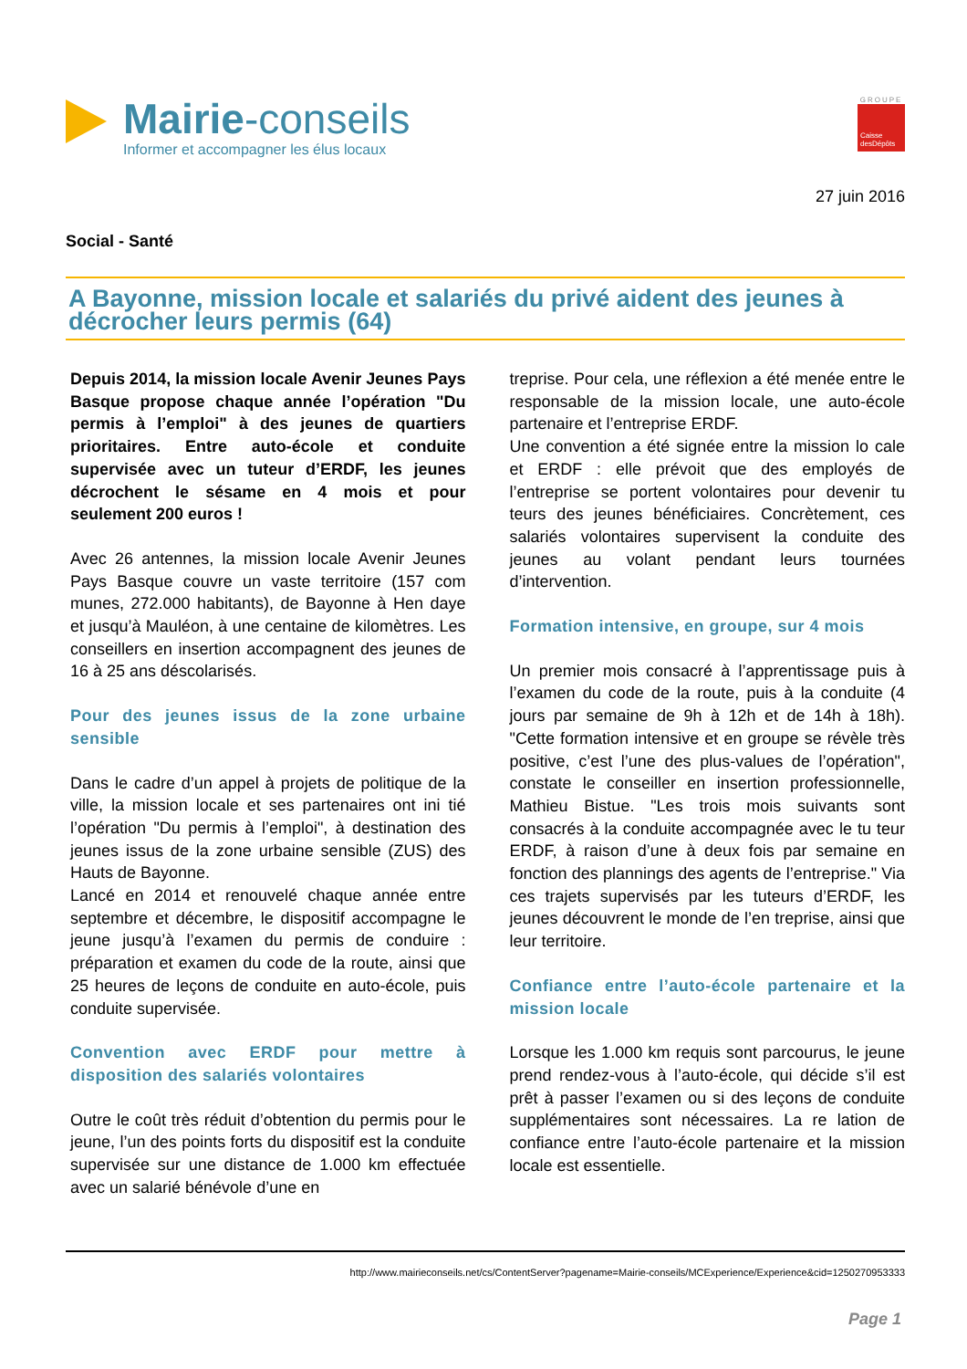Mairie-conseils
Informer et accompagner les élus locaux
GROUPE
Caisse desDépôts
27 juin 2016
Social - Santé
A Bayonne, mission locale et salariés du privé aident des jeunes à décrocher leurs permis (64)
Depuis 2014, la mission locale Avenir Jeunes Pays Basque propose chaque année l’opération "Du permis à l’emploi" à des jeunes de quartiers prioritaires. Entre auto-école et conduite supervisée avec un tuteur d’ERDF, les jeunes décrochent le sésame en 4 mois et pour seulement 200 euros !
Avec 26 antennes, la mission locale Avenir Jeunes Pays Basque couvre un vaste territoire (157 com munes, 272.000 habitants), de Bayonne à Hen daye et jusqu’à Mauléon, à une centaine de kilomètres. Les conseillers en insertion accompagnent des jeunes de 16 à 25 ans déscolarisés.
Pour des jeunes issus de la zone urbaine sensible
Dans le cadre d’un appel à projets de politique de la ville, la mission locale et ses partenaires ont ini tié l’opération "Du permis à l’emploi", à destination des jeunes issus de la zone urbaine sensible (ZUS) des Hauts de Bayonne.
Lancé en 2014 et renouvelé chaque année entre septembre et décembre, le dispositif accompagne le jeune jusqu’à l’examen du permis de conduire : préparation et examen du code de la route, ainsi que 25 heures de leçons de conduite en auto-école, puis conduite supervisée.
Convention avec ERDF pour mettre à disposition des salariés volontaires
Outre le coût très réduit d’obtention du permis pour le jeune, l’un des points forts du dispositif est la conduite supervisée sur une distance de 1.000 km effectuée avec un salarié bénévole d’une en
treprise. Pour cela, une réflexion a été menée entre le responsable de la mission locale, une auto-école partenaire et l’entreprise ERDF.
Une convention a été signée entre la mission lo cale et ERDF : elle prévoit que des employés de l’entreprise se portent volontaires pour devenir tu teurs des jeunes bénéficiaires. Concrètement, ces salariés volontaires supervisent la conduite des jeunes au volant pendant leurs tournées d’intervention.
Formation intensive, en groupe, sur 4 mois
Un premier mois consacré à l’apprentissage puis à l’examen du code de la route, puis à la conduite (4 jours par semaine de 9h à 12h et de 14h à 18h). "Cette formation intensive et en groupe se révèle très positive, c’est l’une des plus-values de l’opération", constate le conseiller en insertion professionnelle, Mathieu Bistue. "Les trois mois suivants sont consacrés à la conduite accompagnée avec le tu teur ERDF, à raison d’une à deux fois par semaine en fonction des plannings des agents de l’entreprise." Via ces trajets supervisés par les tuteurs d’ERDF, les jeunes découvrent le monde de l’en treprise, ainsi que leur territoire.
Confiance entre l’auto-école partenaire et la mission locale
Lorsque les 1.000 km requis sont parcourus, le jeune prend rendez-vous à l’auto-école, qui décide s’il est prêt à passer l’examen ou si des leçons de conduite supplémentaires sont nécessaires. La re lation de confiance entre l’auto-école partenaire et la mission locale est essentielle.
http://www.mairieconseils.net/cs/ContentServer?pagename=Mairie-conseils/MCExperience/Experience&cid=1250270953333
Page 1